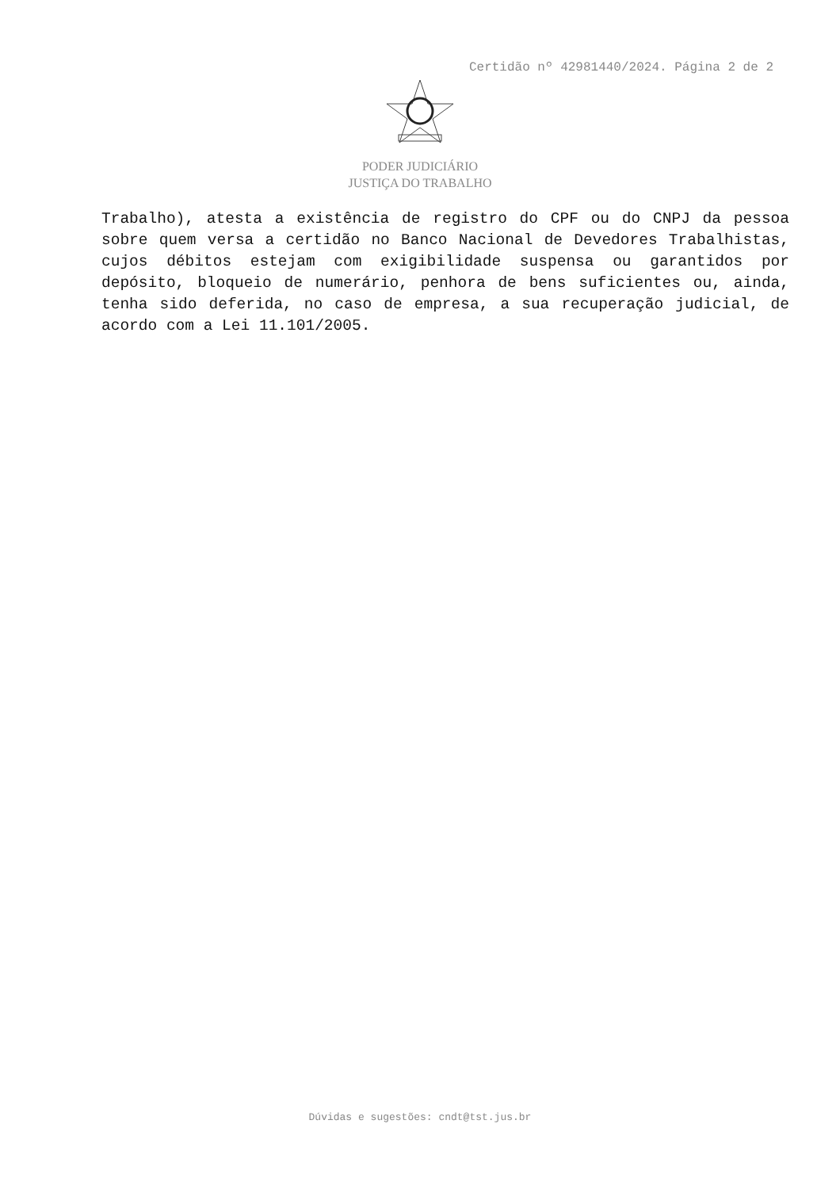Certidão nº 42981440/2024. Página 2 de 2
PODER JUDICIÁRIO
JUSTIÇA DO TRABALHO
Trabalho), atesta a existência de registro do CPF ou do CNPJ da pessoa sobre quem versa a certidão no Banco Nacional de Devedores Trabalhistas, cujos débitos estejam com exigibilidade suspensa ou garantidos por depósito, bloqueio de numerário, penhora de bens suficientes ou, ainda, tenha sido deferida, no caso de empresa, a sua recuperação judicial, de acordo com a Lei 11.101/2005.
Dúvidas e sugestões: cndt@tst.jus.br